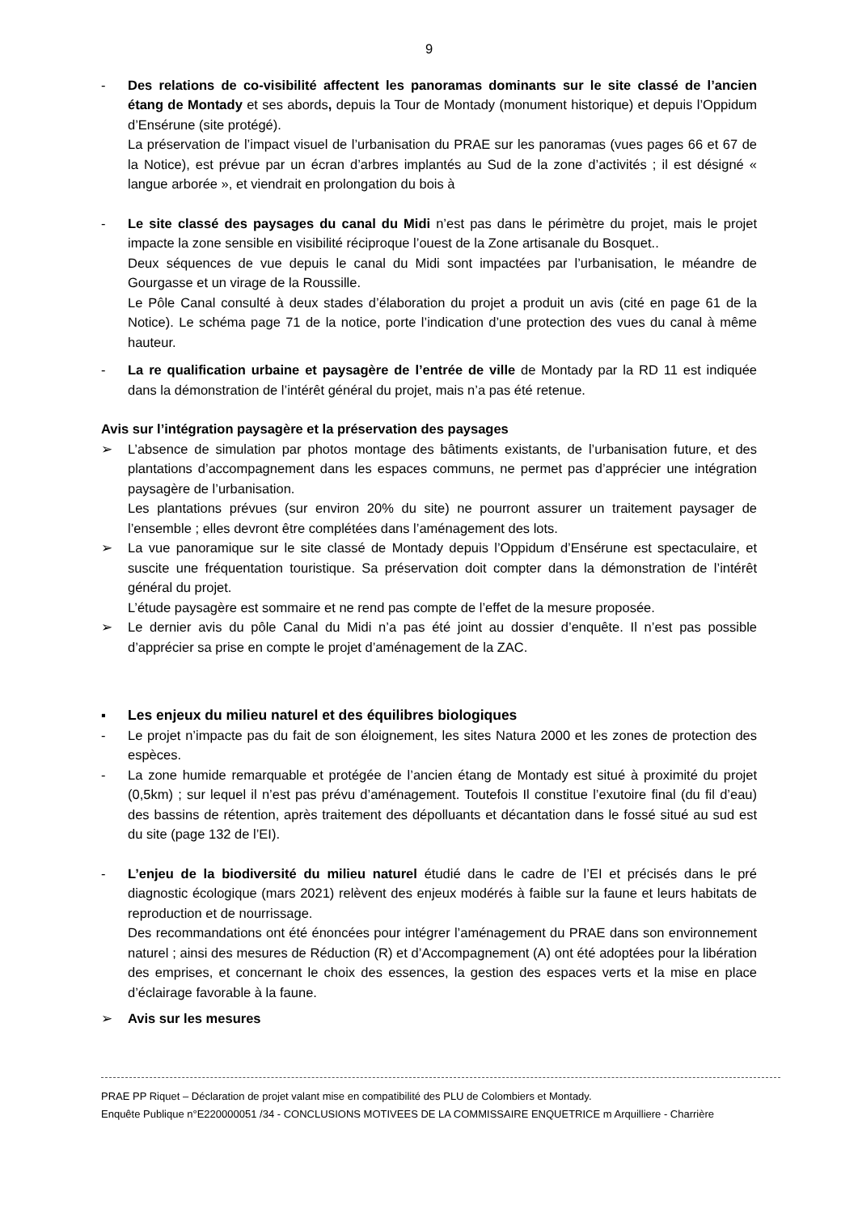9
- Des relations de co-visibilité affectent les panoramas dominants sur le site classé de l’ancien étang de Montady et ses abords, depuis la Tour de Montady (monument historique) et depuis l’Oppidum d’Ensérune (site protégé).
La préservation de l’impact visuel de l’urbanisation du PRAE sur les panoramas (vues pages 66 et 67 de la Notice), est prévue par un écran d’arbres implantés au Sud de la zone d’activités ; il est désigné « langue arborée », et viendrait en prolongation du bois à
- Le site classé des paysages du canal du Midi n’est pas dans le périmètre du projet, mais le projet impacte la zone sensible en visibilité réciproque l’ouest de la Zone artisanale du Bosquet..
Deux séquences de vue depuis le canal du Midi sont impactées par l’urbanisation, le méandre de Gourgasse et un virage de la Roussille.
Le Pôle Canal consulté à deux stades d’élaboration du projet a produit un avis (cité en page 61 de la Notice). Le schéma page 71 de la notice, porte l’indication d’une protection des vues du canal à même hauteur.
- La re qualification urbaine et paysagère de l’entrée de ville de Montady par la RD 11 est indiquée dans la démonstration de l’intérêt général du projet, mais n’a pas été retenue.
Avis sur l’intégration paysagère et la préservation des paysages
➢ L’absence de simulation par photos montage des bâtiments existants, de l’urbanisation future, et des plantations d’accompagnement dans les espaces communs, ne permet pas d’apprécier une intégration paysagère de l’urbanisation.
Les plantations prévues (sur environ 20% du site) ne pourront assurer un traitement paysager de l’ensemble ; elles devront être complétées dans l’aménagement des lots.
➢ La vue panoramique sur le site classé de Montady depuis l’Oppidum d’Ensérune est spectaculaire, et suscite une fréquentation touristique. Sa préservation doit compter dans la démonstration de l’intérêt général du projet.
L’étude paysagère est sommaire et ne rend pas compte de l’effet de la mesure proposée.
➢ Le dernier avis du pôle Canal du Midi n’a pas été joint au dossier d’enquête. Il n’est pas possible d’apprécier sa prise en compte le projet d’aménagement de la ZAC.
▪ Les enjeux du milieu naturel et des équilibres biologiques
- Le projet n’impacte pas du fait de son éloignement, les sites Natura 2000 et les zones de protection des espèces.
- La zone humide remarquable et protégée de l’ancien étang de Montady est situé à proximité du projet (0,5km) ; sur lequel il n’est pas prévu d’aménagement. Toutefois Il constitue l’exutoire final (du fil d’eau) des bassins de rétention, après traitement des dépolluants et décantation dans le fossé situé au sud est du site (page 132 de l’EI).
- L’enjeu de la biodiversité du milieu naturel étudié dans le cadre de l’EI et précisés dans le pré diagnostic écologique (mars 2021) relèvent des enjeux modérés à faible sur la faune et leurs habitats de reproduction et de nourrissage.
Des recommandations ont été énoncées pour intégrer l’aménagement du PRAE dans son environnement naturel ; ainsi des mesures de Réduction (R) et d’Accompagnement (A) ont été adoptées pour la libération des emprises, et concernant le choix des essences, la gestion des espaces verts et la mise en place d’éclairage favorable à la faune.
➢ Avis sur les mesures
PRAE PP Riquet – Déclaration de projet valant mise en compatibilité des PLU de Colombiers et Montady.
Enquête Publique n°E220000051 /34 - CONCLUSIONS MOTIVEES DE LA COMMISSAIRE ENQUETRICE m Arquilliere - Charrière